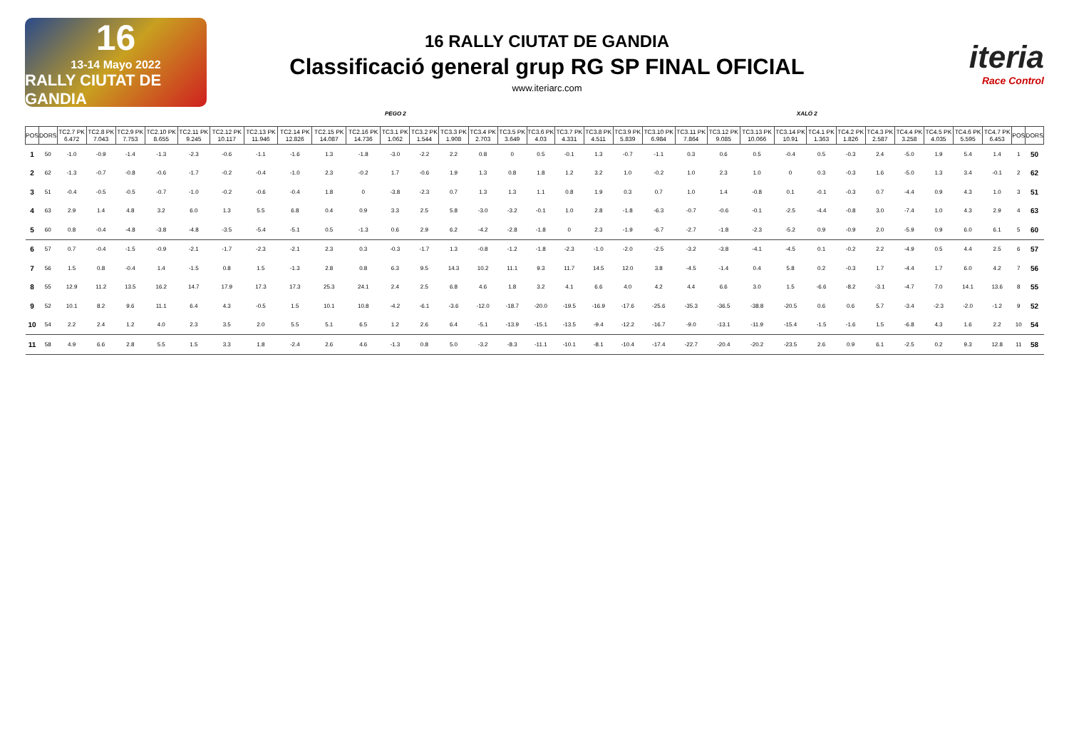16
13-14 Mayo 2022
RALLY CIUTAT DE GANDIA
16 RALLY CIUTAT DE GANDIA
Classificació general grup RG SP FINAL OFICIAL
www.iteriarc.com
iteria
Race Control
PEGO 2 XALÓ 2
| POS | DORS | TC2.7 PK 6.472 | TC2.8 PK 7.043 | TC2.9 PK 7.753 | TC2.10 PK 8.655 | TC2.11 PK 9.245 | TC2.12 PK 10.117 | TC2.13 PK 11.946 | TC2.14 PK 12.826 | TC2.15 PK 14.087 | TC2.16 PK 14.736 | TC3.1 PK 1.062 | TC3.2 PK 1.544 | TC3.3 PK 1.908 | TC3.4 PK 2.703 | TC3.5 PK 3.649 | TC3.6 PK 4.03 | TC3.7 PK 4.331 | TC3.8 PK 4.511 | TC3.9 PK 5.839 | TC3.10 PK 6.984 | TC3.11 PK 7.864 | TC3.12 PK 9.085 | TC3.13 PK 10.066 | TC3.14 PK 10.91 | TC4.1 PK 1.363 | TC4.2 PK 1.826 | TC4.3 PK 2.587 | TC4.4 PK 3.258 | TC4.5 PK 4.035 | TC4.6 PK 5.595 | TC4.7 PK 6.453 | POS | DORS |
| --- | --- | --- | --- | --- | --- | --- | --- | --- | --- | --- | --- | --- | --- | --- | --- | --- | --- | --- | --- | --- | --- | --- | --- | --- | --- | --- | --- | --- | --- | --- | --- | --- | --- | --- |
| 1 | 50 | -1.0 | -0.9 | -1.4 | -1.3 | -2.3 | -0.6 | -1.1 | -1.6 | 1.3 | -1.8 | -3.0 | -2.2 | 2.2 | 0.8 | 0 | 0.5 | -0.1 | 1.3 | -0.7 | -1.1 | 0.3 | 0.6 | 0.5 | -0.4 | 0.5 | -0.3 | 2.4 | -5.0 | 1.9 | 5.4 | 1.4 | 1 | 50 |
| 2 | 62 | -1.3 | -0.7 | -0.8 | -0.6 | -1.7 | -0.2 | -0.4 | -1.0 | 2.3 | -0.2 | 1.7 | -0.6 | 1.9 | 1.3 | 0.8 | 1.8 | 1.2 | 3.2 | 1.0 | -0.2 | 1.0 | 2.3 | 1.0 | 0 | 0.3 | -0.3 | 1.6 | -5.0 | 1.3 | 3.4 | -0.1 | 2 | 62 |
| 3 | 51 | -0.4 | -0.5 | -0.5 | -0.7 | -1.0 | -0.2 | -0.6 | -0.4 | 1.8 | 0 | -3.8 | -2.3 | 0.7 | 1.3 | 1.3 | 1.1 | 0.8 | 1.9 | 0.3 | 0.7 | 1.0 | 1.4 | -0.8 | 0.1 | -0.1 | -0.3 | 0.7 | -4.4 | 0.9 | 4.3 | 1.0 | 3 | 51 |
| 4 | 63 | 2.9 | 1.4 | 4.8 | 3.2 | 6.0 | 1.3 | 5.5 | 6.8 | 0.4 | 0.9 | 3.3 | 2.5 | 5.8 | -3.0 | -3.2 | -0.1 | 1.0 | 2.8 | -1.8 | -6.3 | -0.7 | -0.6 | -0.1 | -2.5 | -4.4 | -0.8 | 3.0 | -7.4 | 1.0 | 4.3 | 2.9 | 4 | 63 |
| 5 | 60 | 0.8 | -0.4 | -4.8 | -3.8 | -4.8 | -3.5 | -5.4 | -5.1 | 0.5 | -1.3 | 0.6 | 2.9 | 6.2 | -4.2 | -2.8 | -1.8 | 0 | 2.3 | -1.9 | -6.7 | -2.7 | -1.8 | -2.3 | -5.2 | 0.9 | -0.9 | 2.0 | -5.9 | 0.9 | 6.0 | 6.1 | 5 | 60 |
| 6 | 57 | 0.7 | -0.4 | -1.5 | -0.9 | -2.1 | -1.7 | -2.3 | -2.1 | 2.3 | 0.3 | -0.3 | -1.7 | 1.3 | -0.8 | -1.2 | -1.8 | -2.3 | -1.0 | -2.0 | -2.5 | -3.2 | -3.8 | -4.1 | -4.5 | 0.1 | -0.2 | 2.2 | -4.9 | 0.5 | 4.4 | 2.5 | 6 | 57 |
| 7 | 56 | 1.5 | 0.8 | -0.4 | 1.4 | -1.5 | 0.8 | 1.5 | -1.3 | 2.8 | 0.8 | 6.3 | 9.5 | 14.3 | 10.2 | 11.1 | 9.3 | 11.7 | 14.5 | 12.0 | 3.8 | -4.5 | -1.4 | 0.4 | 5.8 | 0.2 | -0.3 | 1.7 | -4.4 | 1.7 | 6.0 | 4.2 | 7 | 56 |
| 8 | 55 | 12.9 | 11.2 | 13.5 | 16.2 | 14.7 | 17.9 | 17.3 | 17.3 | 25.3 | 24.1 | 2.4 | 2.5 | 6.8 | 4.6 | 1.8 | 3.2 | 4.1 | 6.6 | 4.0 | 4.2 | 4.4 | 6.6 | 3.0 | 1.5 | -6.6 | -8.2 | -3.1 | -4.7 | 7.0 | 14.1 | 13.6 | 8 | 55 |
| 9 | 52 | 10.1 | 8.2 | 9.6 | 11.1 | 6.4 | 4.3 | -0.5 | 1.5 | 10.1 | 10.8 | -4.2 | -6.1 | -3.6 | -12.0 | -18.7 | -20.0 | -19.5 | -16.9 | -17.6 | -25.6 | -35.3 | -36.5 | -38.8 | -20.5 | 0.6 | 0.6 | 5.7 | -3.4 | -2.3 | -2.0 | -1.2 | 9 | 52 |
| 10 | 54 | 2.2 | 2.4 | 1.2 | 4.0 | 2.3 | 3.5 | 2.0 | 5.5 | 5.1 | 6.5 | 1.2 | 2.6 | 6.4 | -5.1 | -13.9 | -15.1 | -13.5 | -9.4 | -12.2 | -16.7 | -9.0 | -13.1 | -11.9 | -15.4 | -1.5 | -1.6 | 1.5 | -6.8 | 4.3 | 1.6 | 2.2 | 10 | 54 |
| 11 | 58 | 4.9 | 6.6 | 2.8 | 5.5 | 1.5 | 3.3 | 1.8 | -2.4 | 2.6 | 4.6 | -1.3 | 0.8 | 5.0 | -3.2 | -8.3 | -11.1 | -10.1 | -8.1 | -10.4 | -17.4 | -22.7 | -20.4 | -20.2 | -23.5 | 2.6 | 0.9 | 6.1 | -2.5 | 0.2 | 9.3 | 12.8 | 11 | 58 |